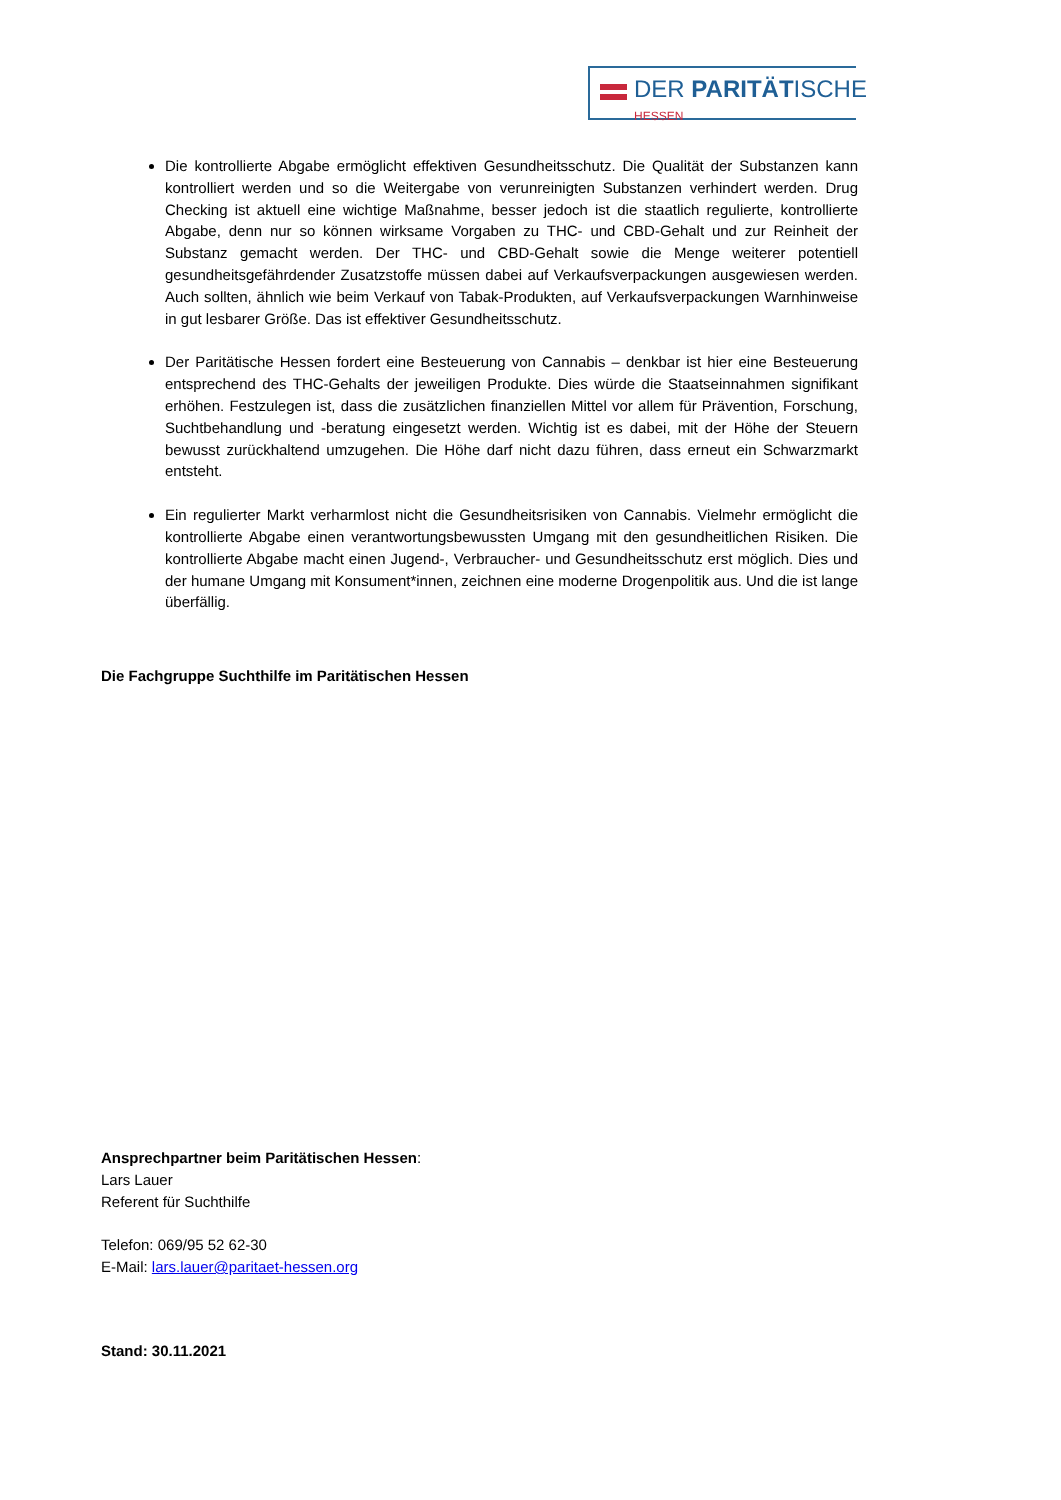DER PARITÄTISCHE
HESSEN
Die kontrollierte Abgabe ermöglicht effektiven Gesundheitsschutz. Die Qualität der Substanzen kann kontrolliert werden und so die Weitergabe von verunreinigten Substanzen verhindert werden. Drug Checking ist aktuell eine wichtige Maßnahme, besser jedoch ist die staatlich regulierte, kontrollierte Abgabe, denn nur so können wirksame Vorgaben zu THC- und CBD-Gehalt und zur Reinheit der Substanz gemacht werden. Der THC- und CBD-Gehalt sowie die Menge weiterer potentiell gesundheitsgefährdender Zusatzstoffe müssen dabei auf Verkaufsverpackungen ausgewiesen werden. Auch sollten, ähnlich wie beim Verkauf von Tabak-Produkten, auf Verkaufsverpackungen Warnhinweise in gut lesbarer Größe. Das ist effektiver Gesundheitsschutz.
Der Paritätische Hessen fordert eine Besteuerung von Cannabis – denkbar ist hier eine Besteuerung entsprechend des THC-Gehalts der jeweiligen Produkte. Dies würde die Staatseinnahmen signifikant erhöhen. Festzulegen ist, dass die zusätzlichen finanziellen Mittel vor allem für Prävention, Forschung, Suchtbehandlung und -beratung eingesetzt werden. Wichtig ist es dabei, mit der Höhe der Steuern bewusst zurückhaltend umzugehen. Die Höhe darf nicht dazu führen, dass erneut ein Schwarzmarkt entsteht.
Ein regulierter Markt verharmlost nicht die Gesundheitsrisiken von Cannabis. Vielmehr ermöglicht die kontrollierte Abgabe einen verantwortungsbewussten Umgang mit den gesundheitlichen Risiken. Die kontrollierte Abgabe macht einen Jugend-, Verbraucher- und Gesundheitsschutz erst möglich. Dies und der humane Umgang mit Konsument*innen, zeichnen eine moderne Drogenpolitik aus. Und die ist lange überfällig.
Die Fachgruppe Suchthilfe im Paritätischen Hessen
Ansprechpartner beim Paritätischen Hessen:
Lars Lauer
Referent für Suchthilfe
Telefon: 069/95 52 62-30
E-Mail: lars.lauer@paritaet-hessen.org
Stand: 30.11.2021